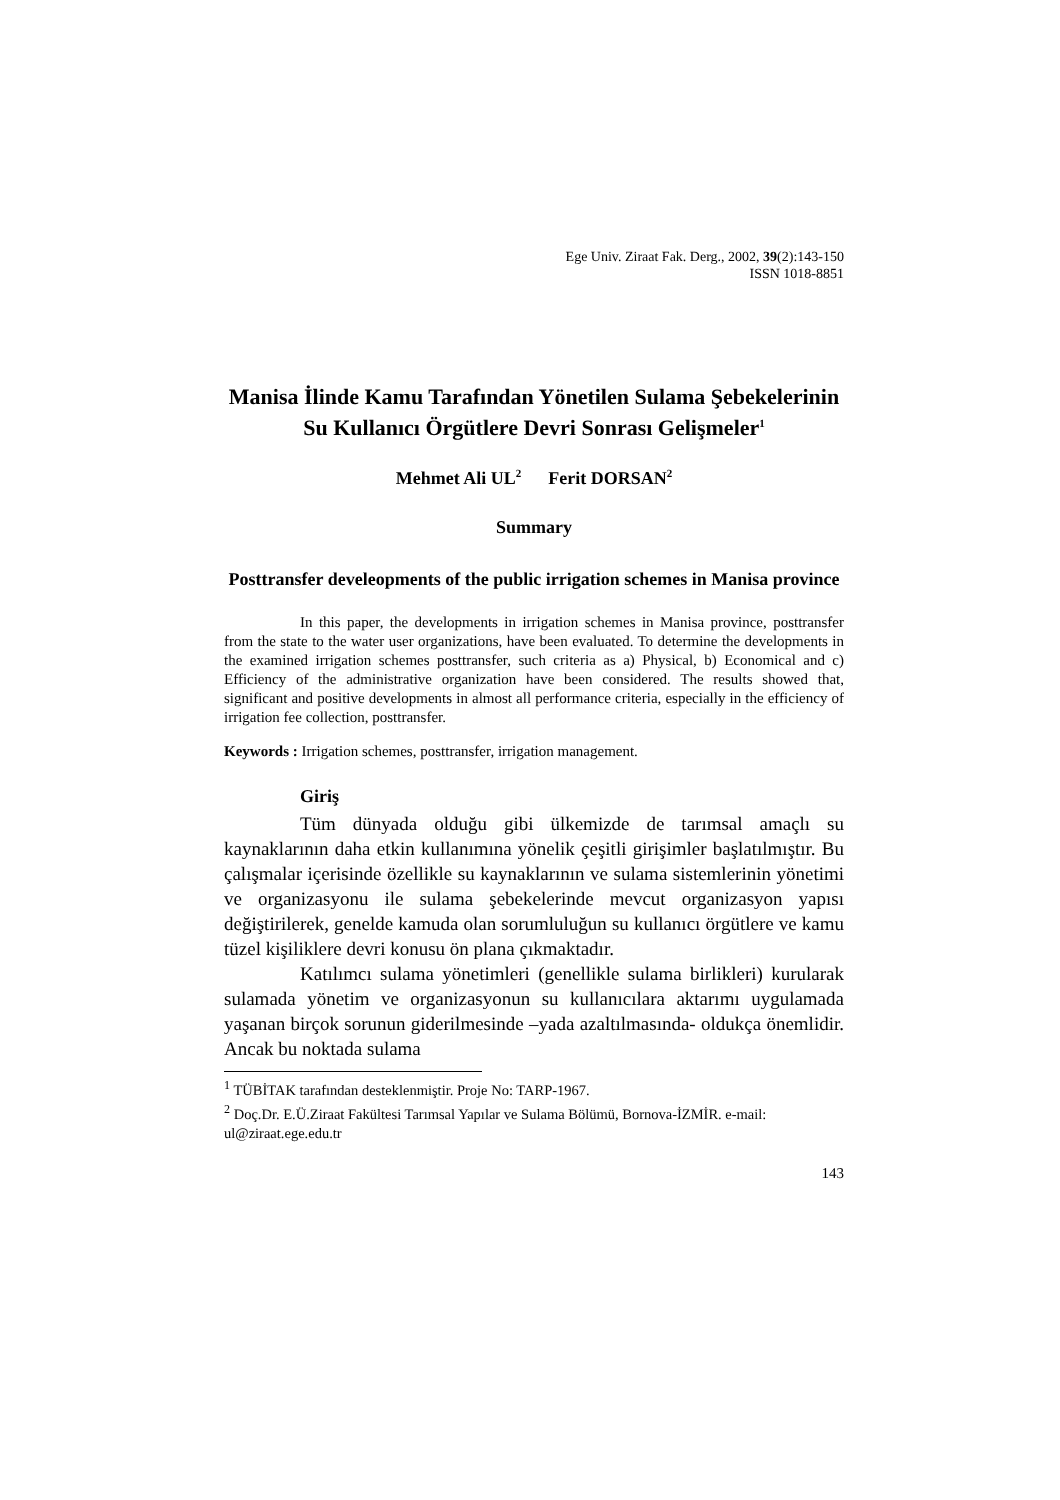Ege Univ. Ziraat Fak. Derg., 2002, 39(2):143-150
ISSN 1018-8851
Manisa İlinde Kamu Tarafından Yönetilen Sulama Şebekelerinin Su Kullanıcı Örgütlere Devri Sonrası Gelişmeler<sup>1</sup>
Mehmet Ali UL<sup>2</sup> Ferit DORSAN<sup>2</sup>
Summary
Posttransfer develeopments of the public irrigation schemes in Manisa province
In this paper, the developments in irrigation schemes in Manisa province, posttransfer from the state to the water user organizations, have been evaluated. To determine the developments in the examined irrigation schemes posttransfer, such criteria as a) Physical, b) Economical and c) Efficiency of the administrative organization have been considered. The results showed that, significant and positive developments in almost all performance criteria, especially in the efficiency of irrigation fee collection, posttransfer.
Keywords : Irrigation schemes, posttransfer, irrigation management.
Giriş
Tüm dünyada olduğu gibi ülkemizde de tarımsal amaçlı su kaynaklarının daha etkin kullanımına yönelik çeşitli girişimler başlatılmıştır. Bu çalışmalar içerisinde özellikle su kaynaklarının ve sulama sistemlerinin yönetimi ve organizasyonu ile sulama şebekelerinde mevcut organizasyon yapısı değiştirilerek, genelde kamuda olan sorumluluğun su kullanıcı örgütlere ve kamu tüzel kişiliklere devri konusu ön plana çıkmaktadır.
Katılımcı sulama yönetimleri (genellikle sulama birlikleri) kurularak sulamada yönetim ve organizasyonun su kullanıcılara aktarımı uygulamada yaşanan birçok sorunun giderilmesinde –yada azaltılmasında- oldukça önemlidir. Ancak bu noktada sulama
<sup>1</sup> TÜBİTAK tarafından desteklenmiştir. Proje No: TARP-1967.
<sup>2</sup> Doç.Dr. E.Ü.Ziraat Fakültesi Tarımsal Yapılar ve Sulama Bölümü, Bornova-İZMİR. e-mail: ul@ziraat.ege.edu.tr
143